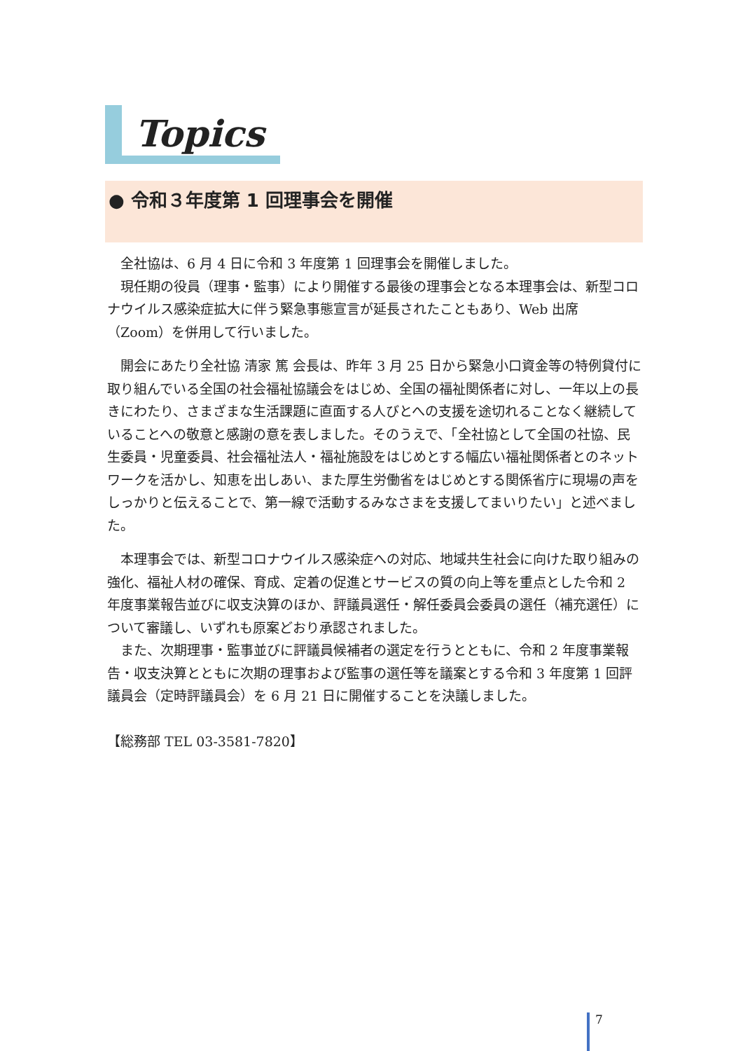Topics
● 令和３年度第 1 回理事会を開催
全社協は、6 月 4 日に令和 3 年度第 1 回理事会を開催しました。
現任期の役員（理事・監事）により開催する最後の理事会となる本理事会は、新型コロナウイルス感染症拡大に伴う緊急事態宣言が延長されたこともあり、Web 出席（Zoom）を併用して行いました。
開会にあたり全社協 清家 篤 会長は、昨年 3 月 25 日から緊急小口資金等の特例貸付に取り組んでいる全国の社会福祉協議会をはじめ、全国の福祉関係者に対し、一年以上の長きにわたり、さまざまな生活課題に直面する人びとへの支援を途切れることなく継続していることへの敬意と感謝の意を表しました。そのうえで、「全社協として全国の社協、民生委員・児童委員、社会福祉法人・福祉施設をはじめとする幅広い福祉関係者とのネットワークを活かし、知恵を出しあい、また厚生労働省をはじめとする関係省庁に現場の声をしっかりと伝えることで、第一線で活動するみなさまを支援してまいりたい」と述べました。
本理事会では、新型コロナウイルス感染症への対応、地域共生社会に向けた取り組みの強化、福祉人材の確保、育成、定着の促進とサービスの質の向上等を重点とした令和 2 年度事業報告並びに収支決算のほか、評議員選任・解任委員会委員の選任（補充選任）について審議し、いずれも原案どおり承認されました。
また、次期理事・監事並びに評議員候補者の選定を行うとともに、令和 2 年度事業報告・収支決算とともに次期の理事および監事の選任等を議案とする令和 3 年度第 1 回評議員会（定時評議員会）を 6 月 21 日に開催することを決議しました。
【総務部 TEL 03-3581-7820】
7